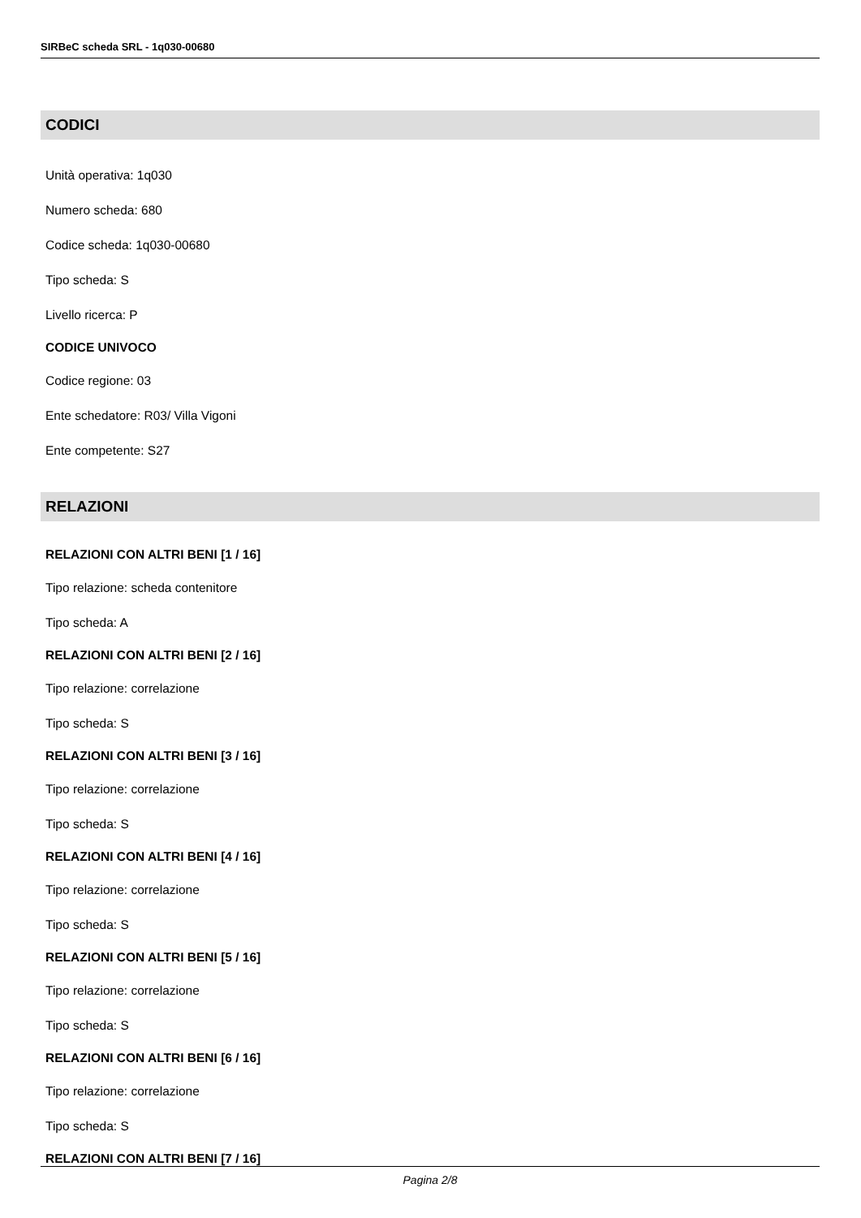SIRBeC scheda SRL - 1q030-00680
CODICI
Unità operativa: 1q030
Numero scheda: 680
Codice scheda: 1q030-00680
Tipo scheda: S
Livello ricerca: P
CODICE UNIVOCO
Codice regione: 03
Ente schedatore: R03/ Villa Vigoni
Ente competente: S27
RELAZIONI
RELAZIONI CON ALTRI BENI [1 / 16]
Tipo relazione: scheda contenitore
Tipo scheda: A
RELAZIONI CON ALTRI BENI [2 / 16]
Tipo relazione: correlazione
Tipo scheda: S
RELAZIONI CON ALTRI BENI [3 / 16]
Tipo relazione: correlazione
Tipo scheda: S
RELAZIONI CON ALTRI BENI [4 / 16]
Tipo relazione: correlazione
Tipo scheda: S
RELAZIONI CON ALTRI BENI [5 / 16]
Tipo relazione: correlazione
Tipo scheda: S
RELAZIONI CON ALTRI BENI [6 / 16]
Tipo relazione: correlazione
Tipo scheda: S
RELAZIONI CON ALTRI BENI [7 / 16]
Pagina 2/8